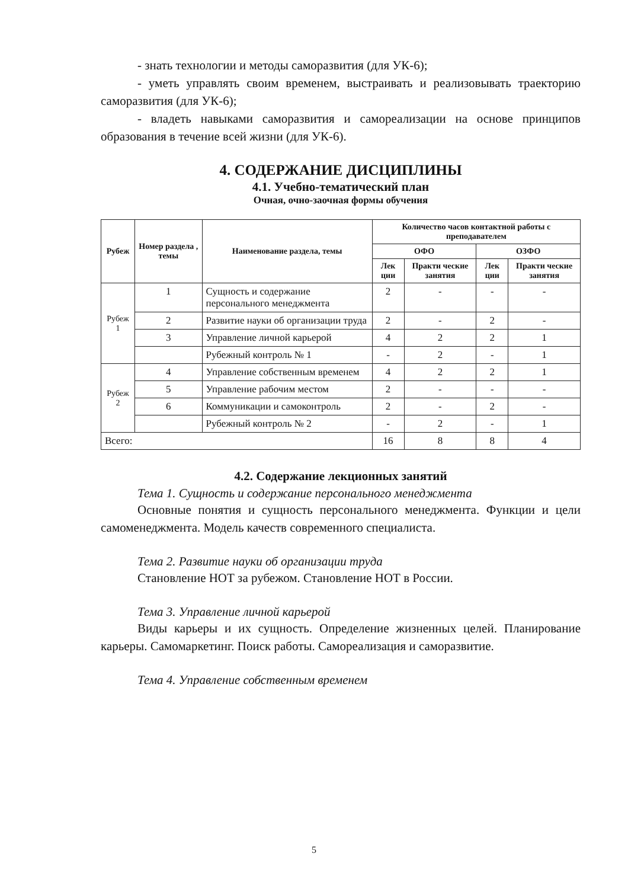- знать технологии и методы саморазвития (для УК-6);
- уметь управлять своим временем, выстраивать и реализовывать траекторию саморазвития (для УК-6);
- владеть навыками саморазвития и самореализации на основе принципов образования в течение всей жизни (для УК-6).
4. СОДЕРЖАНИЕ ДИСЦИПЛИНЫ
4.1. Учебно-тематический план
Очная, очно-заочная формы обучения
| Рубеж | Номер раздела , темы | Наименование раздела, темы | Количество часов контактной работы с преподавателем | | | |
| --- | --- | --- | --- | --- | --- | --- |
| | | | ОФО | | ОЗФО | |
| | | | Лек ции | Практи ческие занятия | Лек ции | Практи ческие занятия |
| Рубеж 1 | 1 | Сущность и содержание персонального менеджмента | 2 | - | - | - |
| | 2 | Развитие науки об организации труда | 2 | - | 2 | - |
| | 3 | Управление личной карьерой | 4 | 2 | 2 | 1 |
| | | Рубежный контроль № 1 | - | 2 | - | 1 |
| Рубеж 2 | 4 | Управление собственным временем | 4 | 2 | 2 | 1 |
| | 5 | Управление рабочим местом | 2 | - | - | - |
| | 6 | Коммуникации и самоконтроль | 2 | - | 2 | - |
| | | Рубежный контроль № 2 | - | 2 | - | 1 |
| Всего: | | | 16 | 8 | 8 | 4 |
4.2. Содержание лекционных занятий
Тема 1. Сущность и содержание персонального менеджмента
Основные понятия и сущность персонального менеджмента. Функции и цели самоменеджмента. Модель качеств современного специалиста.
Тема 2. Развитие науки об организации труда
Становление НОТ за рубежом. Становление НОТ в России.
Тема 3. Управление личной карьерой
Виды карьеры и их сущность. Определение жизненных целей. Планирование карьеры. Самомаркетинг. Поиск работы. Самореализация и саморазвитие.
Тема 4. Управление собственным временем
5